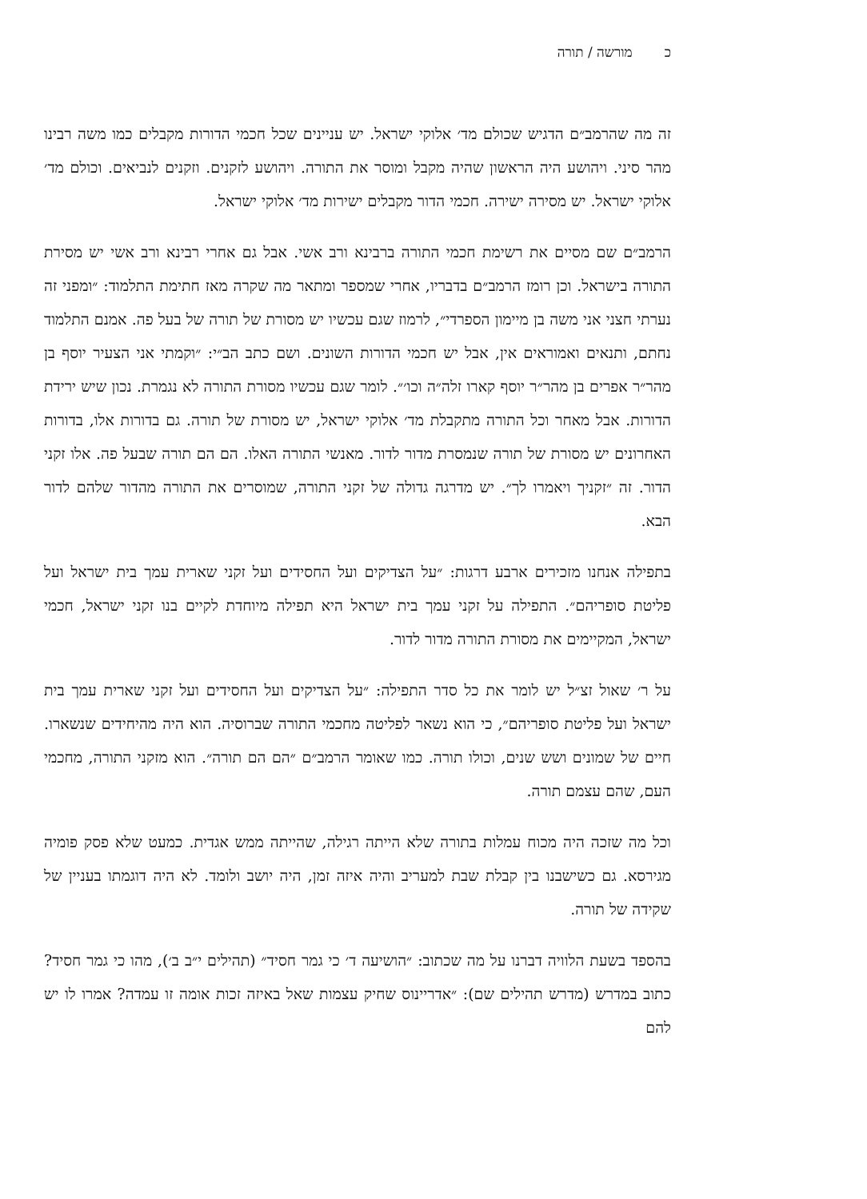כ מורשה / תורה
זה מה שהרמב״ם הדגיש שכולם מד׳ אלוקי ישראל. יש עניינים שכל חכמי הדורות מקבלים כמו משה רבינו מהר סיני. ויהושע היה הראשון שהיה מקבל ומוסר את התורה. ויהושע לזקנים. וזקנים לנביאים. וכולם מד׳ אלוקי ישראל. יש מסירה ישירה. חכמי הדור מקבלים ישירות מד׳ אלוקי ישראל.
הרמב״ם שם מסיים את רשימת חכמי התורה ברבינא ורב אשי. אבל גם אחרי רבינא ורב אשי יש מסירת התורה בישראל. וכן רומז הרמב״ם בדבריו, אחרי שמספר ומתאר מה שקרה מאז חתימת התלמוד: ״ומפני זה נערתי חצני אני משה בן מיימון הספרדי״, לרמוז שגם עכשיו יש מסורת של תורה של בעל פה. אמנם התלמוד נחתם, ותנאים ואמוראים אין, אבל יש חכמי הדורות השונים. ושם כתב הב״י: ״וקמתי אני הצעיר יוסף בן מהר״ר אפרים בן מהר״ר יוסף קארו זלה״ה וכו׳״. לומר שגם עכשיו מסורת התורה לא נגמרת. נכון שיש ירידת הדורות. אבל מאחר וכל התורה מתקבלת מד׳ אלוקי ישראל, יש מסורת של תורה. גם בדורות אלו, בדורות האחרונים יש מסורת של תורה שנמסרת מדור לדור. מאנשי התורה האלו. הם הם תורה שבעל פה. אלו זקני הדור. זה ״זקניך ויאמרו לך״. יש מדרגה גדולה של זקני התורה, שמוסרים את התורה מהדור שלהם לדור הבא.
בתפילה אנחנו מזכירים ארבע דרגות: ״על הצדיקים ועל החסידים ועל זקני שארית עמך בית ישראל ועל פליטת סופריהם״. התפילה על זקני עמך בית ישראל היא תפילה מיוחדת לקיים בנו זקני ישראל, חכמי ישראל, המקיימים את מסורת התורה מדור לדור.
על ר׳ שאול זצ״ל יש לומר את כל סדר התפילה: ״על הצדיקים ועל החסידים ועל זקני שארית עמך בית ישראל ועל פליטת סופריהם״, כי הוא נשאר לפליטה מחכמי התורה שברוסיה. הוא היה מהיחידים שנשארו. חיים של שמונים ושש שנים, וכולו תורה. כמו שאומר הרמב״ם ״הם הם תורה״. הוא מזקני התורה, מחכמי העם, שהם עצמם תורה.
וכל מה שזכה היה מכוח עמלות בתורה שלא הייתה רגילה, שהייתה ממש אגדית. כמעט שלא פסק פומיה מגירסא. גם כשישבנו בין קבלת שבת למעריב והיה איזה זמן, היה יושב ולומד. לא היה דוגמתו בעניין של שקידה של תורה.
בהספד בשעת הלוויה דברנו על מה שכתוב: ״הושיעה ד׳ כי גמר חסיד״ (תהילים י״ב ב׳), מהו כי גמר חסיד? כתוב במדרש (מדרש תהילים שם): ״אדריינוס שחיק עצמות שאל באיזה זכות אומה זו עמדה? אמרו לו יש להם